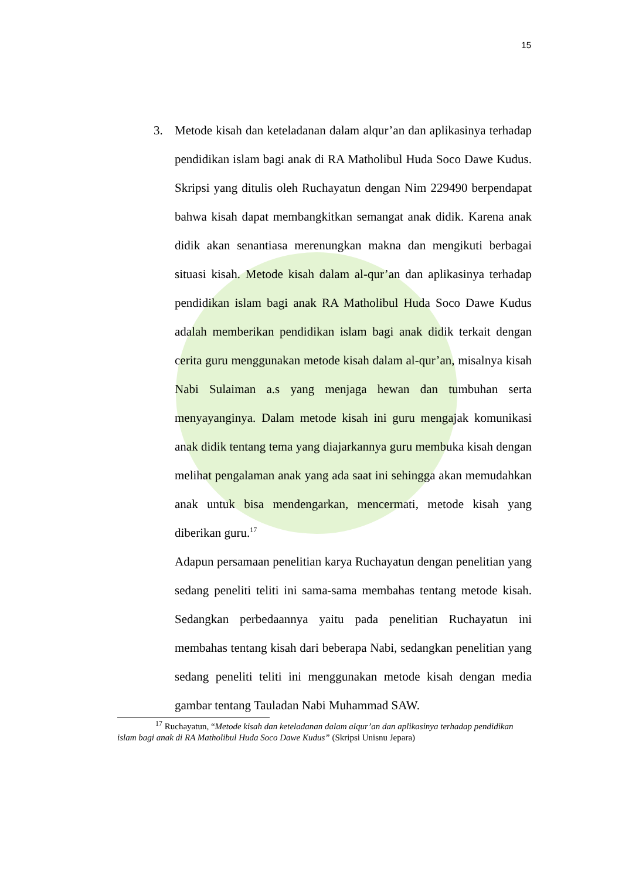15
3. Metode kisah dan keteladanan dalam alqur’an dan aplikasinya terhadap pendidikan islam bagi anak di RA Matholibul Huda Soco Dawe Kudus. Skripsi yang ditulis oleh Ruchayatun dengan Nim 229490 berpendapat bahwa kisah dapat membangkitkan semangat anak didik. Karena anak didik akan senantiasa merenungkan makna dan mengikuti berbagai situasi kisah. Metode kisah dalam al-qur’an dan aplikasinya terhadap pendidikan islam bagi anak RA Matholibul Huda Soco Dawe Kudus adalah memberikan pendidikan islam bagi anak didik terkait dengan cerita guru menggunakan metode kisah dalam al-qur’an, misalnya kisah Nabi Sulaiman a.s yang menjaga hewan dan tumbuhan serta menyayanginya. Dalam metode kisah ini guru mengajak komunikasi anak didik tentang tema yang diajarkannya guru membuka kisah dengan melihat pengalaman anak yang ada saat ini sehingga akan memudahkan anak untuk bisa mendengarkan, mencermati, metode kisah yang diberikan guru.<sup>17</sup>
Adapun persamaan penelitian karya Ruchayatun dengan penelitian yang sedang peneliti teliti ini sama-sama membahas tentang metode kisah. Sedangkan perbedaannya yaitu pada penelitian Ruchayatun ini membahas tentang kisah dari beberapa Nabi, sedangkan penelitian yang sedang peneliti teliti ini menggunakan metode kisah dengan media gambar tentang Tauladan Nabi Muhammad SAW.
<sup>17</sup> Ruchayatun, “Metode kisah dan keteladanan dalam alqur’an dan aplikasinya terhadap pendidikan islam bagi anak di RA Matholibul Huda Soco Dawe Kudus” (Skripsi Unisnu Jepara)